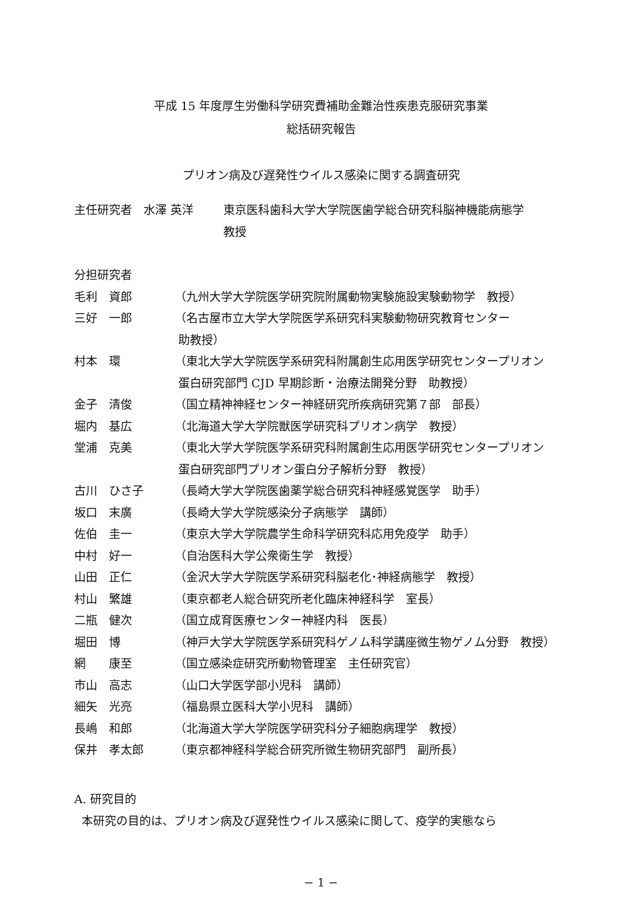平成 15 年度厚生労働科学研究費補助金難治性疾患克服研究事業
総括研究報告
プリオン病及び遅発性ウイルス感染に関する調査研究
| 主任研究者 水澤 英洋 | 東京医科歯科大学大学院医歯学総合研究科脳神機能病態学 教授 |
分担研究者
| 毛利 資郎 | （九州大学大学院医学研究院附属動物実験施設実験動物学 教授） |
| 三好 一郎 | （名古屋市立大学大学院医学系研究科実験動物研究教育センター 助教授） |
| 村本 環 | （東北大学大学院医学系研究科附属創生応用医学研究センタープリオン 蛋白研究部門 CJD 早期診断・治療法開発分野 助教授） |
| 金子 清俊 | （国立精神神経センター神経研究所疾病研究第７部 部長） |
| 堀内 基広 | （北海道大学大学院獣医学研究科プリオン病学 教授） |
| 堂浦 克美 | （東北大学大学院医学系研究科附属創生応用医学研究センタープリオン 蛋白研究部門プリオン蛋白分子解析分野 教授） |
| 古川 ひさ子 | （長崎大学大学院医歯薬学総合研究科神経感覚医学 助手） |
| 坂口 末廣 | （長崎大学大学院感染分子病態学 講師） |
| 佐伯 圭一 | （東京大学大学院農学生命科学研究科応用免疫学 助手） |
| 中村 好一 | （自治医科大学公衆衛生学 教授） |
| 山田 正仁 | （金沢大学大学院医学系研究科脳老化･神経病態学 教授） |
| 村山 繁雄 | （東京都老人総合研究所老化臨床神経科学 室長） |
| 二瓶 健次 | （国立成育医療センター神経内科 医長） |
| 堀田 博 | （神戸大学大学院医学系研究科ゲノム科学講座微生物ゲノム分野 教授） |
| 網 康至 | （国立感染症研究所動物管理室 主任研究官） |
| 市山 高志 | （山口大学医学部小児科 講師） |
| 細矢 光亮 | （福島県立医科大学小児科 講師） |
| 長嶋 和郎 | （北海道大学大学院医学研究科分子細胞病理学 教授） |
| 保井 孝太郎 | （東京都神経科学総合研究所微生物研究部門 副所長） |
A. 研究目的
本研究の目的は、プリオン病及び遅発性ウイルス感染に関して、疫学的実態なら
− 1 −